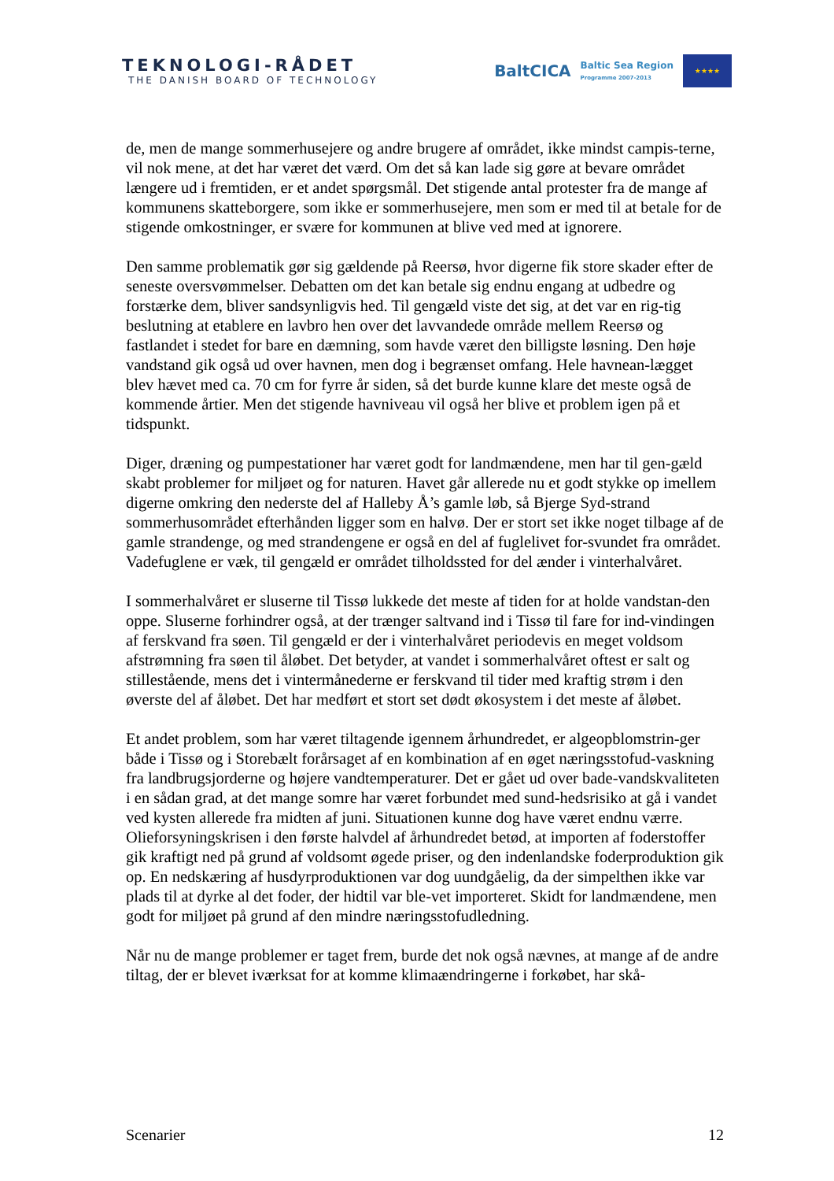TEKNOLOGI-RÅDET
THE DANISH BOARD OF TECHNOLOGY
BaltCICA Baltic Sea Region
Programme 2007-2013
★★★★
de, men de mange sommerhusejere og andre brugere af området, ikke mindst campis-terne, vil nok mene, at det har været det værd. Om det så kan lade sig gøre at bevare området længere ud i fremtiden, er et andet spørgsmål. Det stigende antal protester fra de mange af kommunens skatteborgere, som ikke er sommerhusejere, men som er med til at betale for de stigende omkostninger, er svære for kommunen at blive ved med at ignorere.
Den samme problematik gør sig gældende på Reersø, hvor digerne fik store skader efter de seneste oversvømmelser. Debatten om det kan betale sig endnu engang at udbedre og forstærke dem, bliver sandsynligvis hed. Til gengæld viste det sig, at det var en rig-tig beslutning at etablere en lavbro hen over det lavvandede område mellem Reersø og fastlandet i stedet for bare en dæmning, som havde været den billigste løsning. Den høje vandstand gik også ud over havnen, men dog i begrænset omfang. Hele havnean-lægget blev hævet med ca. 70 cm for fyrre år siden, så det burde kunne klare det meste også de kommende årtier. Men det stigende havniveau vil også her blive et problem igen på et tidspunkt.
Diger, dræning og pumpestationer har været godt for landmændene, men har til gen-gæld skabt problemer for miljøet og for naturen. Havet går allerede nu et godt stykke op imellem digerne omkring den nederste del af Halleby Å’s gamle løb, så Bjerge Syd-strand sommerhusområdet efterhånden ligger som en halvø. Der er stort set ikke noget tilbage af de gamle strandenge, og med strandengene er også en del af fuglelivet for-svundet fra området. Vadefuglene er væk, til gengæld er området tilholdssted for del ænder i vinterhalvåret.
I sommerhalvåret er sluserne til Tissø lukkede det meste af tiden for at holde vandstan-den oppe. Sluserne forhindrer også, at der trænger saltvand ind i Tissø til fare for ind-vindingen af ferskvand fra søen. Til gengæld er der i vinterhalvåret periodevis en meget voldsom afstrømning fra søen til åløbet. Det betyder, at vandet i sommerhalvåret oftest er salt og stillestående, mens det i vintermånederne er ferskvand til tider med kraftig strøm i den øverste del af åløbet. Det har medført et stort set dødt økosystem i det meste af åløbet.
Et andet problem, som har været tiltagende igennem århundredet, er algeopblomstrin-ger både i Tissø og i Storebælt forårsaget af en kombination af en øget næringsstofud-vaskning fra landbrugsjorderne og højere vandtemperaturer. Det er gået ud over bade-vandskvaliteten i en sådan grad, at det mange somre har været forbundet med sund-hedsrisiko at gå i vandet ved kysten allerede fra midten af juni. Situationen kunne dog have været endnu værre. Olieforsyningskrisen i den første halvdel af århundredet betød, at importen af foderstoffer gik kraftigt ned på grund af voldsomt øgede priser, og den indenlandske foderproduktion gik op. En nedskæring af husdyrproduktionen var dog uundgåelig, da der simpelthen ikke var plads til at dyrke al det foder, der hidtil var ble-vet importeret. Skidt for landmændene, men godt for miljøet på grund af den mindre næringsstofudledning.
Når nu de mange problemer er taget frem, burde det nok også nævnes, at mange af de andre tiltag, der er blevet iværksat for at komme klimaændringerne i forkøbet, har skå-
Scenarier 12